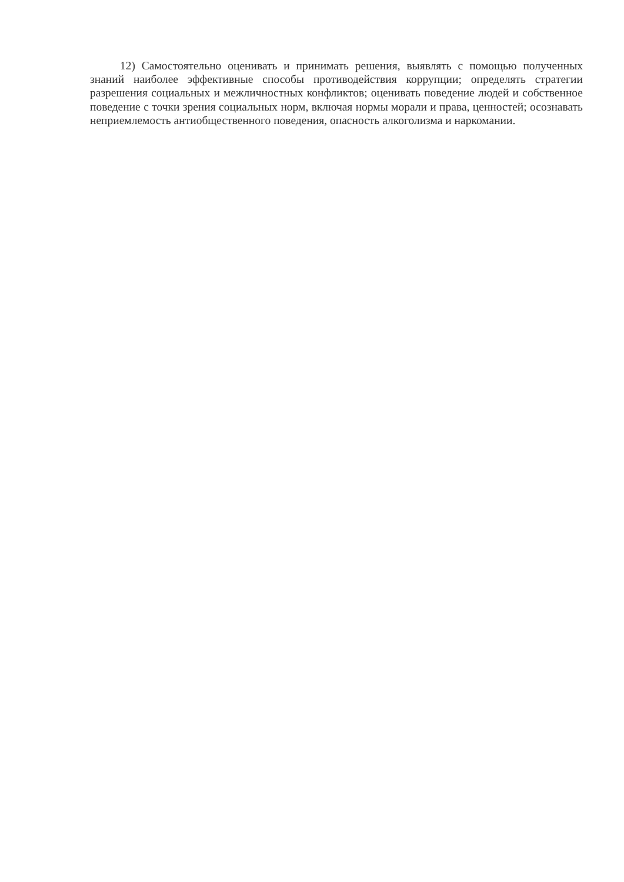12) Самостоятельно оценивать и принимать решения, выявлять с помощью полученных знаний наиболее эффективные способы противодействия коррупции; определять стратегии разрешения социальных и межличностных конфликтов; оценивать поведение людей и собственное поведение с точки зрения социальных норм, включая нормы морали и права, ценностей; осознавать неприемлемость антиобщественного поведения, опасность алкоголизма и наркомании.